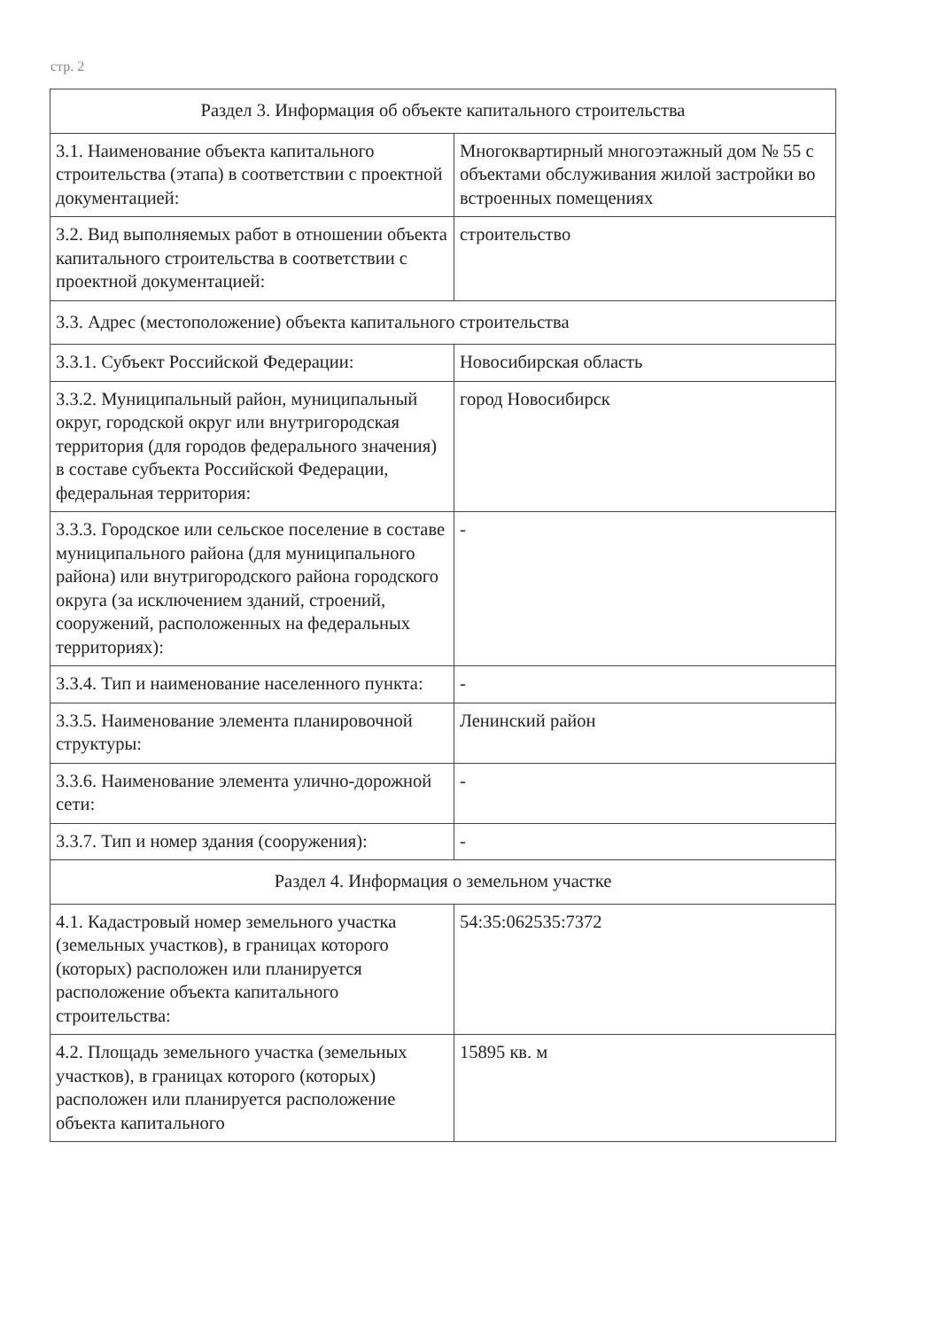стр. 2
| Раздел 3. Информация об объекте капитального строительства | |
| 3.1. Наименование объекта капитального строительства (этапа) в соответствии с проектной документацией: | Многоквартирный многоэтажный дом № 55 с объектами обслуживания жилой застройки во встроенных помещениях |
| 3.2. Вид выполняемых работ в отношении объекта капитального строительства в соответствии с проектной документацией: | строительство |
| 3.3. Адрес (местоположение) объекта капитального строительства | |
| 3.3.1. Субъект Российской Федерации: | Новосибирская область |
| 3.3.2. Муниципальный район, муниципальный округ, городской округ или внутригородская территория (для городов федерального значения) в составе субъекта Российской Федерации, федеральная территория: | город Новосибирск |
| 3.3.3. Городское или сельское поселение в составе муниципального района (для муниципального района) или внутригородского района городского округа (за исключением зданий, строений, сооружений, расположенных на федеральных территориях): | - |
| 3.3.4. Тип и наименование населенного пункта: | - |
| 3.3.5. Наименование элемента планировочной структуры: | Ленинский район |
| 3.3.6. Наименование элемента улично-дорожной сети: | - |
| 3.3.7. Тип и номер здания (сооружения): | - |
| Раздел 4. Информация о земельном участке | |
| 4.1. Кадастровый номер земельного участка (земельных участков), в границах которого (которых) расположен или планируется расположение объекта капитального строительства: | 54:35:062535:7372 |
| 4.2. Площадь земельного участка (земельных участков), в границах которого (которых) расположен или планируется расположение объекта капитального | 15895 кв. м |